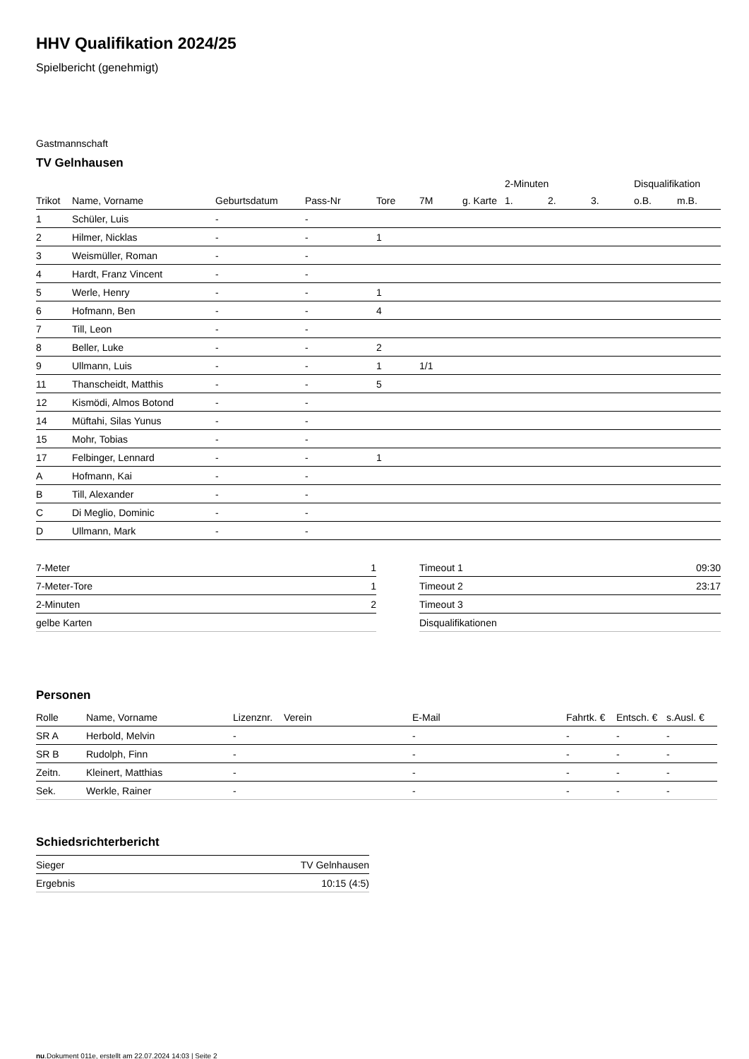HHV Qualifikation 2024/25
Spielbericht (genehmigt)
Gastmannschaft
TV Gelnhausen
| | | | | | | | 2-Minuten | | | Disqualifikation | |
| --- | --- | --- | --- | --- | --- | --- | --- | --- | --- | --- | --- |
| Trikot | Name, Vorname | Geburtsdatum | Pass-Nr | Tore | 7M | g. Karte | 1. | 2. | 3. | o.B. | m.B. |
| 1 | Schüler, Luis | - | - | | | | | | | | |
| 2 | Hilmer, Nicklas | - | - | 1 | | | | | | | |
| 3 | Weismüller, Roman | - | - | | | | | | | | |
| 4 | Hardt, Franz Vincent | - | - | | | | | | | | |
| 5 | Werle, Henry | - | - | 1 | | | | | | | |
| 6 | Hofmann, Ben | - | - | 4 | | | | | | | |
| 7 | Till, Leon | - | - | | | | | | | | |
| 8 | Beller, Luke | - | - | 2 | | | | | | | |
| 9 | Ullmann, Luis | - | - | 1 | 1/1 | | | | | | |
| 11 | Thanscheidt, Matthis | - | - | 5 | | | | | | | |
| 12 | Kismödi, Almos Botond | - | - | | | | | | | | |
| 14 | Müftahi, Silas Yunus | - | - | | | | | | | | |
| 15 | Mohr, Tobias | - | - | | | | | | | | |
| 17 | Felbinger, Lennard | - | - | 1 | | | | | | | |
| A | Hofmann, Kai | - | - | | | | | | | | |
| B | Till, Alexander | - | - | | | | | | | | |
| C | Di Meglio, Dominic | - | - | | | | | | | | |
| D | Ullmann, Mark | - | - | | | | | | | | |
| 7-Meter | 1 |
| 7-Meter-Tore | 1 |
| 2-Minuten | 2 |
| gelbe Karten | |
| Timeout 1 | 09:30 |
| Timeout 2 | 23:17 |
| Timeout 3 | |
| Disqualifikationen | |
Personen
| Rolle | Name, Vorname | Lizenznr. | Verein | E-Mail | Fahrtk. € | Entsch. € | s.Ausl. € |
| --- | --- | --- | --- | --- | --- | --- | --- |
| SR A | Herbold, Melvin | - | | - | - | - | - |
| SR B | Rudolph, Finn | - | | - | - | - | - |
| Zeitn. | Kleinert, Matthias | - | | - | - | - | - |
| Sek. | Werkle, Rainer | - | | - | - | - | - |
Schiedsrichterbericht
| Sieger | TV Gelnhausen |
| Ergebnis | 10:15 (4:5) |
nu.Dokument 011e, erstellt am 22.07.2024 14:03 | Seite 2